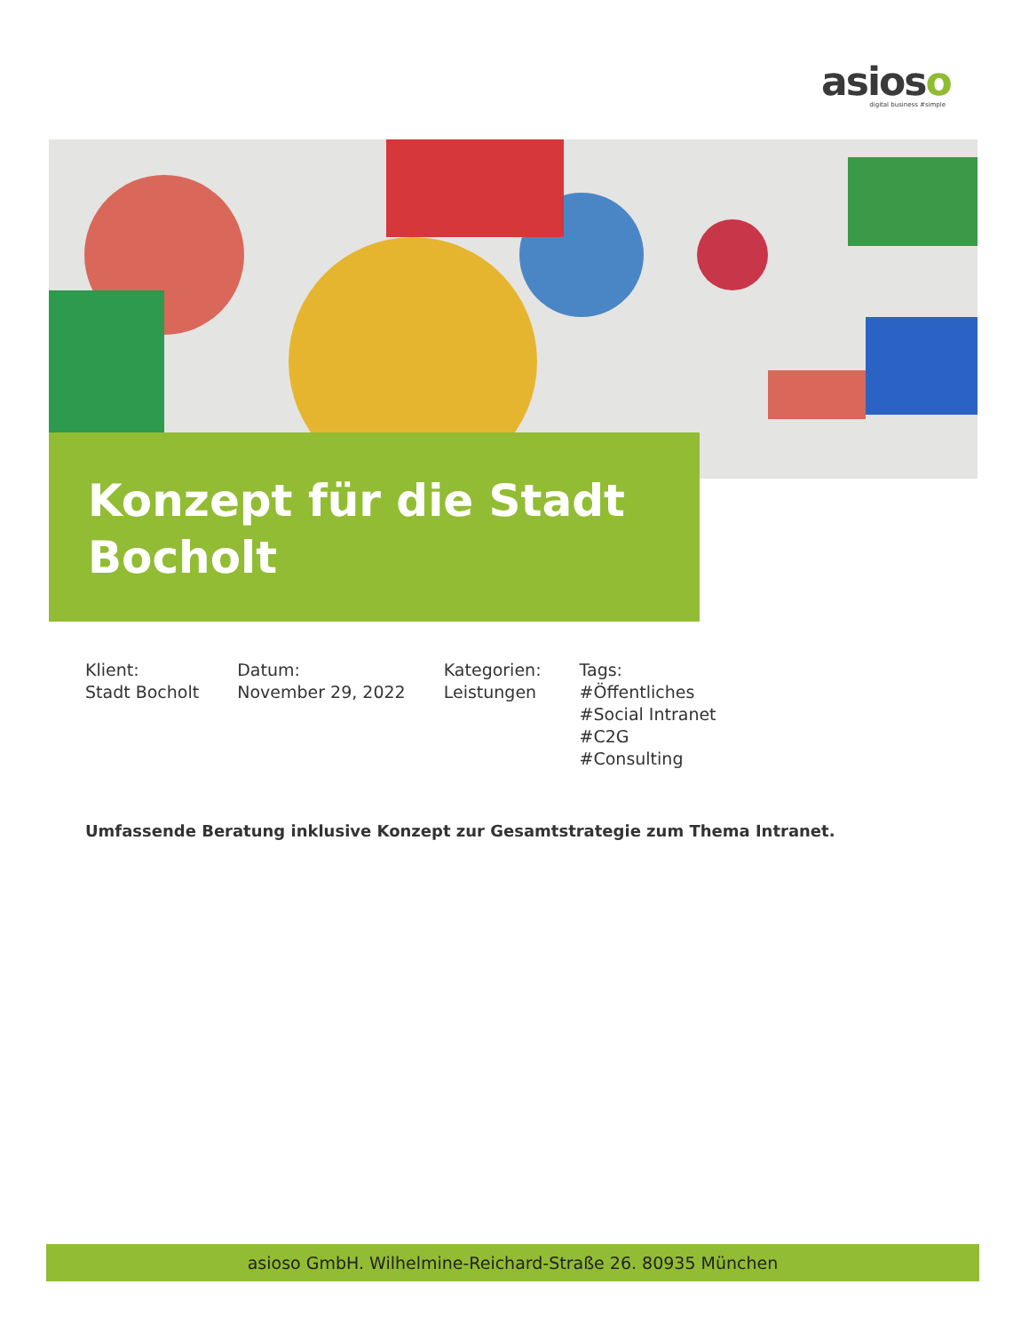asioso
digital business #simple
Konzept für die Stadt Bocholt
Klient:
Stadt Bocholt
Datum:
November 29, 2022
Kategorien:
Leistungen
Tags:
#Öffentliches
#Social Intranet
#C2G
#Consulting
Umfassende Beratung inklusive Konzept zur Gesamtstrategie zum Thema Intranet.
asioso GmbH. Wilhelmine-Reichard-Straße 26. 80935 München